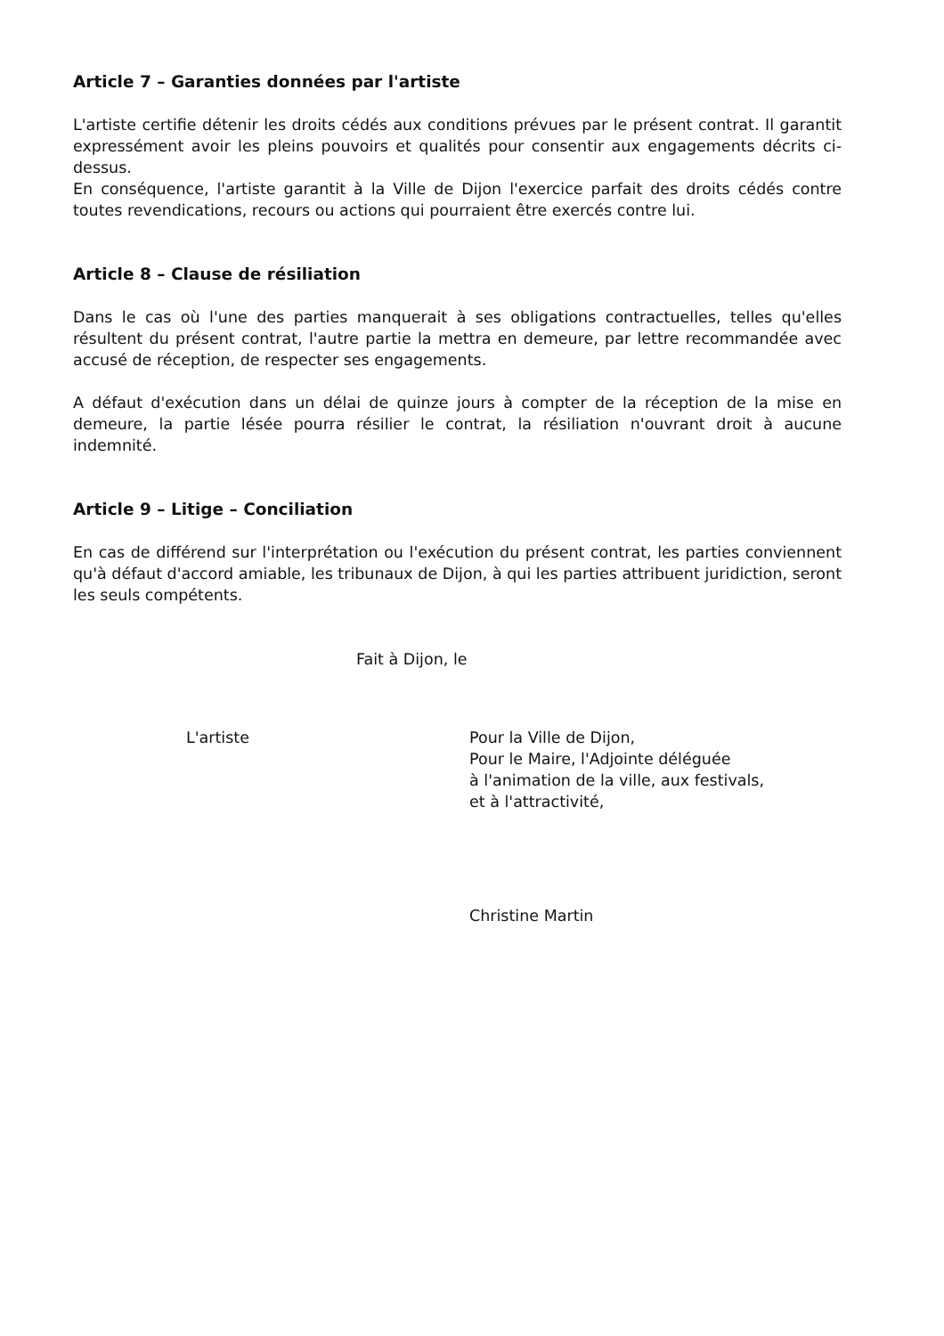Article 7 – Garanties données par l'artiste
L'artiste certifie détenir les droits cédés aux conditions prévues par le présent contrat. Il garantit expressément avoir les pleins pouvoirs et qualités pour consentir aux engagements décrits ci-dessus.
En conséquence, l'artiste garantit à la Ville de Dijon l'exercice parfait des droits cédés contre toutes revendications, recours ou actions qui pourraient être exercés contre lui.
Article 8 – Clause de résiliation
Dans le cas où l'une des parties manquerait à ses obligations contractuelles, telles qu'elles résultent du présent contrat, l'autre partie la mettra en demeure, par lettre recommandée avec accusé de réception, de respecter ses engagements.
A défaut d'exécution dans un délai de quinze jours à compter de la réception de la mise en demeure, la partie lésée pourra résilier le contrat, la résiliation n'ouvrant droit à aucune indemnité.
Article 9 – Litige – Conciliation
En cas de différend sur l'interprétation ou l'exécution du présent contrat, les parties conviennent qu'à défaut d'accord amiable, les tribunaux de Dijon, à qui les parties attribuent juridiction, seront les seuls compétents.
Fait à Dijon, le
L'artiste Pour la Ville de Dijon,
Pour le Maire, l'Adjointe déléguée
à l'animation de la ville, aux festivals,
et à l'attractivité,
Christine Martin